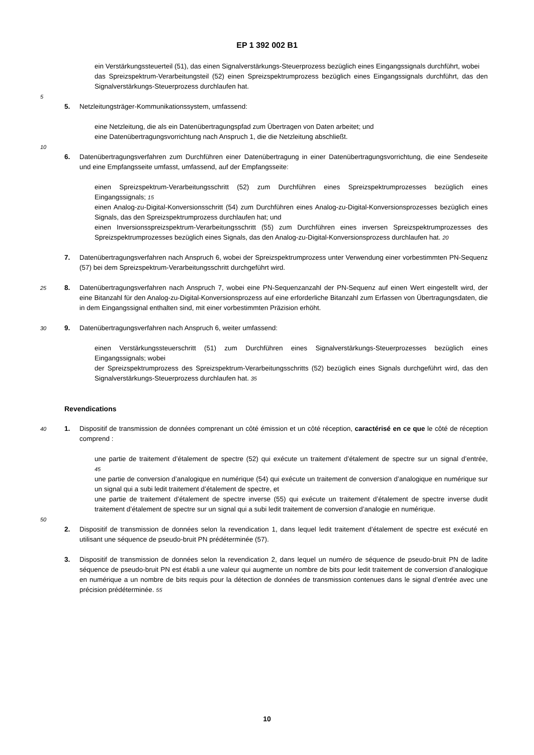EP 1 392 002 B1
ein Verstärkungssteuerteil (51), das einen Signalverstärkungs-Steuerprozess bezüglich eines Eingangssignals durchführt, wobei
das Spreizspektrum-Verarbeitungsteil (52) einen Spreizspektrumprozess bezüglich eines Eingangssignals durchführt, das den Signalverstärkungs-Steuerprozess durchlaufen hat.
5
5. Netzleitungsträger-Kommunikationssystem, umfassend:
eine Netzleitung, die als ein Datenübertragungspfad zum Übertragen von Daten arbeitet; und
eine Datenübertragungsvorrichtung nach Anspruch 1, die die Netzleitung abschließt.
10
6. Datenübertragungsverfahren zum Durchführen einer Datenübertragung in einer Datenübertragungsvorrichtung, die eine Sendeseite und eine Empfangsseite umfasst, umfassend, auf der Empfangsseite:
einen Spreizspektrum-Verarbeitungsschritt (52) zum Durchführen eines Spreizspektrumprozesses bezüglich eines Eingangssignals; 15
einen Analog-zu-Digital-Konversionsschritt (54) zum Durchführen eines Analog-zu-Digital-Konversionsprozesses bezüglich eines Signals, das den Spreizspektrumprozess durchlaufen hat; und
einen Inversionsspreizspektrum-Verarbeitungsschritt (55) zum Durchführen eines inversen Spreizspektrumprozesses des Spreizspektrumprozesses bezüglich eines Signals, das den Analog-zu-Digital-Konversionsprozess durchlaufen hat. 20
7. Datenübertragungsverfahren nach Anspruch 6, wobei der Spreizspektrumprozess unter Verwendung einer vorbestimmten PN-Sequenz (57) bei dem Spreizspektrum-Verarbeitungsschritt durchgeführt wird.
25 8. Datenübertragungsverfahren nach Anspruch 7, wobei eine PN-Sequenzanzahl der PN-Sequenz auf einen Wert eingestellt wird, der eine Bitanzahl für den Analog-zu-Digital-Konversionsprozess auf eine erforderliche Bitanzahl zum Erfassen von Übertragungsdaten, die in dem Eingangssignal enthalten sind, mit einer vorbestimmten Präzision erhöht.
30 9. Datenübertragungsverfahren nach Anspruch 6, weiter umfassend:
einen Verstärkungssteuerschritt (51) zum Durchführen eines Signalverstärkungs-Steuerprozesses bezüglich eines Eingangssignals; wobei
der Spreizspektrumprozess des Spreizspektrum-Verarbeitungsschritts (52) bezüglich eines Signals durchgeführt wird, das den Signalverstärkungs-Steuerprozess durchlaufen hat. 35
Revendications
40 1. Dispositif de transmission de données comprenant un côté émission et un côté réception, caractérisé en ce que le côté de réception comprend :
une partie de traitement d’étalement de spectre (52) qui exécute un traitement d’étalement de spectre sur un signal d’entrée, 45
une partie de conversion d’analogique en numérique (54) qui exécute un traitement de conversion d’analogique en numérique sur un signal qui a subi ledit traitement d’étalement de spectre, et
une partie de traitement d’étalement de spectre inverse (55) qui exécute un traitement d’étalement de spectre inverse dudit traitement d’étalement de spectre sur un signal qui a subi ledit traitement de conversion d’analogie en numérique.
50
2. Dispositif de transmission de données selon la revendication 1, dans lequel ledit traitement d’étalement de spectre est exécuté en utilisant une séquence de pseudo-bruit PN prédéterminée (57).
3. Dispositif de transmission de données selon la revendication 2, dans lequel un numéro de séquence de pseudo-bruit PN de ladite séquence de pseudo-bruit PN est établi a une valeur qui augmente un nombre de bits pour ledit traitement de conversion d’analogique en numérique a un nombre de bits requis pour la détection de données de transmission contenues dans le signal d’entrée avec une précision prédéterminée. 55
10